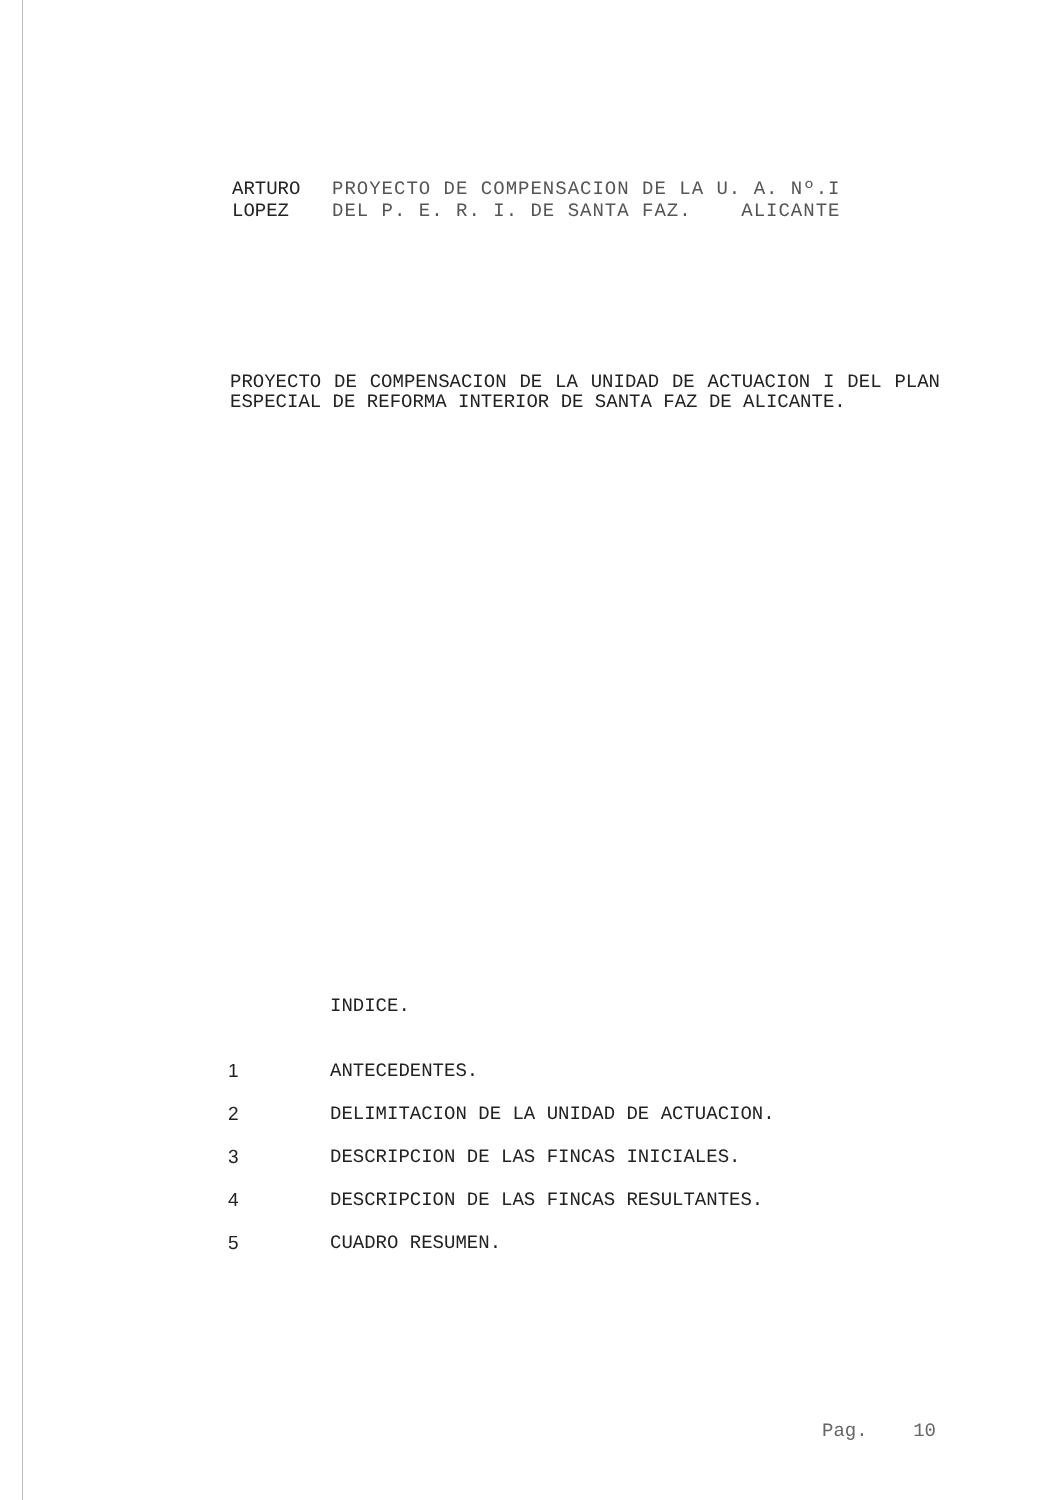ARTURO PROYECTO DE COMPENSACION DE LA U. A. Nº.I
LOPEZ DEL P. E. R. I. DE SANTA FAZ. ALICANTE
PROYECTO DE COMPENSACION DE LA UNIDAD DE ACTUACION I DEL PLAN ESPECIAL DE REFORMA INTERIOR DE SANTA FAZ DE ALICANTE.
INDICE.
1 ANTECEDENTES.
2 DELIMITACION DE LA UNIDAD DE ACTUACION.
3 DESCRIPCION DE LAS FINCAS INICIALES.
4 DESCRIPCION DE LAS FINCAS RESULTANTES.
5 CUADRO RESUMEN.
Pag. 10